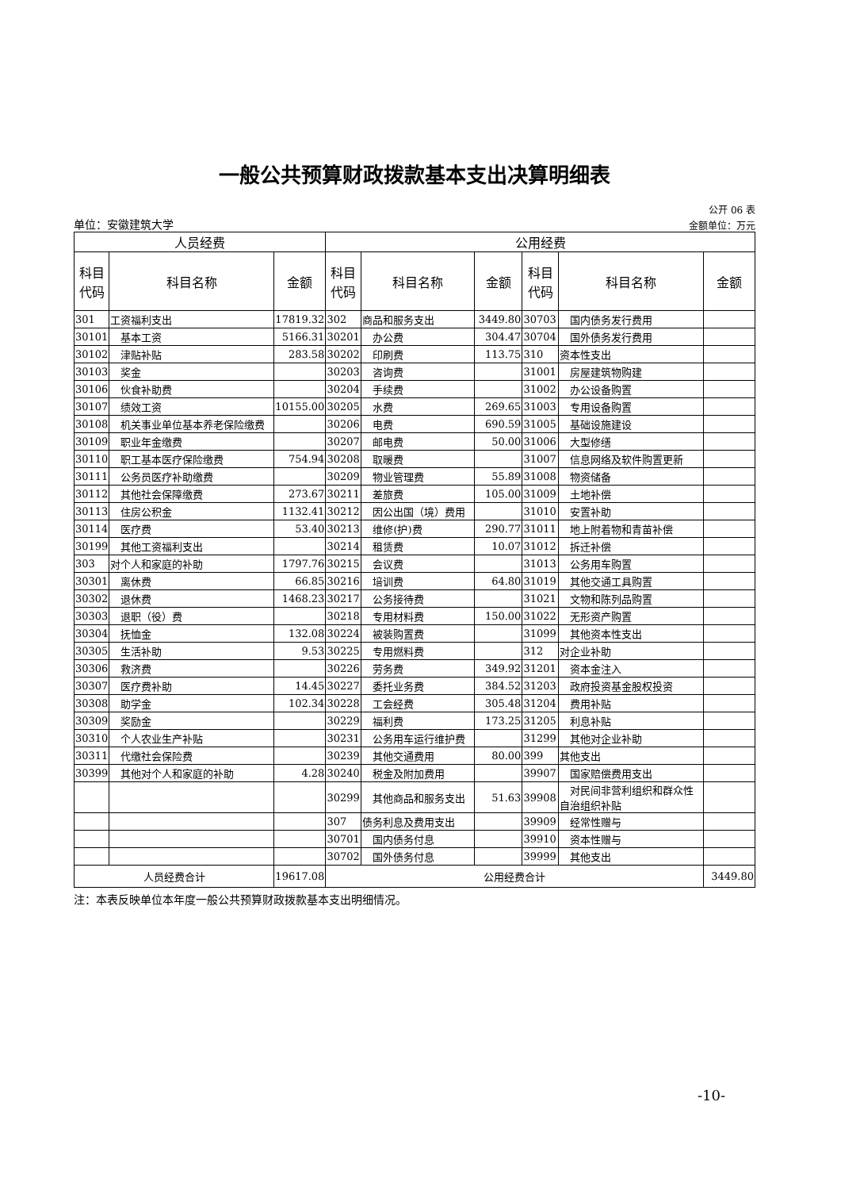一般公共预算财政拨款基本支出决算明细表
公开 06 表
单位：安徽建筑大学 金额单位：万元
| 人员经费 | | | 公用经费 | | | | | |
| --- | --- | --- | --- | --- | --- | --- | --- | --- |
| 科目代码 | 科目名称 | 金额 | 科目代码 | 科目名称 | 金额 | 科目代码 | 科目名称 | 金额 |
| 301 | 工资福利支出 | 17819.32 | 302 | 商品和服务支出 | 3449.80 | 30703 | 国内债务发行费用 | |
| 30101 | 基本工资 | 5166.31 | 30201 | 办公费 | 304.47 | 30704 | 国外债务发行费用 | |
| 30102 | 津贴补贴 | 283.58 | 30202 | 印刷费 | 113.75 | 310 | 资本性支出 | |
| 30103 | 奖金 | | 30203 | 咨询费 | | 31001 | 房屋建筑物购建 | |
| 30106 | 伙食补助费 | | 30204 | 手续费 | | 31002 | 办公设备购置 | |
| 30107 | 绩效工资 | 10155.00 | 30205 | 水费 | 269.65 | 31003 | 专用设备购置 | |
| 30108 | 机关事业单位基本养老保险缴费 | | 30206 | 电费 | 690.59 | 31005 | 基础设施建设 | |
| 30109 | 职业年金缴费 | | 30207 | 邮电费 | 50.00 | 31006 | 大型修缮 | |
| 30110 | 职工基本医疗保险缴费 | 754.94 | 30208 | 取暖费 | | 31007 | 信息网络及软件购置更新 | |
| 30111 | 公务员医疗补助缴费 | | 30209 | 物业管理费 | 55.89 | 31008 | 物资储备 | |
| 30112 | 其他社会保障缴费 | 273.67 | 30211 | 差旅费 | 105.00 | 31009 | 土地补偿 | |
| 30113 | 住房公积金 | 1132.41 | 30212 | 因公出国（境）费用 | | 31010 | 安置补助 | |
| 30114 | 医疗费 | 53.40 | 30213 | 维修(护)费 | 290.77 | 31011 | 地上附着物和青苗补偿 | |
| 30199 | 其他工资福利支出 | | 30214 | 租赁费 | 10.07 | 31012 | 拆迁补偿 | |
| 303 | 对个人和家庭的补助 | 1797.76 | 30215 | 会议费 | | 31013 | 公务用车购置 | |
| 30301 | 离休费 | 66.85 | 30216 | 培训费 | 64.80 | 31019 | 其他交通工具购置 | |
| 30302 | 退休费 | 1468.23 | 30217 | 公务接待费 | | 31021 | 文物和陈列品购置 | |
| 30303 | 退职（役）费 | | 30218 | 专用材料费 | 150.00 | 31022 | 无形资产购置 | |
| 30304 | 抚恤金 | 132.08 | 30224 | 被装购置费 | | 31099 | 其他资本性支出 | |
| 30305 | 生活补助 | 9.53 | 30225 | 专用燃料费 | | 312 | 对企业补助 | |
| 30306 | 救济费 | | 30226 | 劳务费 | 349.92 | 31201 | 资本金注入 | |
| 30307 | 医疗费补助 | 14.45 | 30227 | 委托业务费 | 384.52 | 31203 | 政府投资基金股权投资 | |
| 30308 | 助学金 | 102.34 | 30228 | 工会经费 | 305.48 | 31204 | 费用补贴 | |
| 30309 | 奖励金 | | 30229 | 福利费 | 173.25 | 31205 | 利息补贴 | |
| 30310 | 个人农业生产补贴 | | 30231 | 公务用车运行维护费 | | 31299 | 其他对企业补助 | |
| 30311 | 代缴社会保险费 | | 30239 | 其他交通费用 | 80.00 | 399 | 其他支出 | |
| 30399 | 其他对个人和家庭的补助 | 4.28 | 30240 | 税金及附加费用 | | 39907 | 国家赔偿费用支出 | |
| | | | 30299 | 其他商品和服务支出 | 51.63 | 39908 | 对民间非营利组织和群众性自治组织补贴 | |
| | | | 307 | 债务利息及费用支出 | | 39909 | 经常性赠与 | |
| | | | 30701 | 国内债务付息 | | 39910 | 资本性赠与 | |
| | | | 30702 | 国外债务付息 | | 39999 | 其他支出 | |
| 人员经费合计 | | 19617.08 | 公用经费合计 | | | | | 3449.80 |
注：本表反映单位本年度一般公共预算财政拨款基本支出明细情况。
-10-